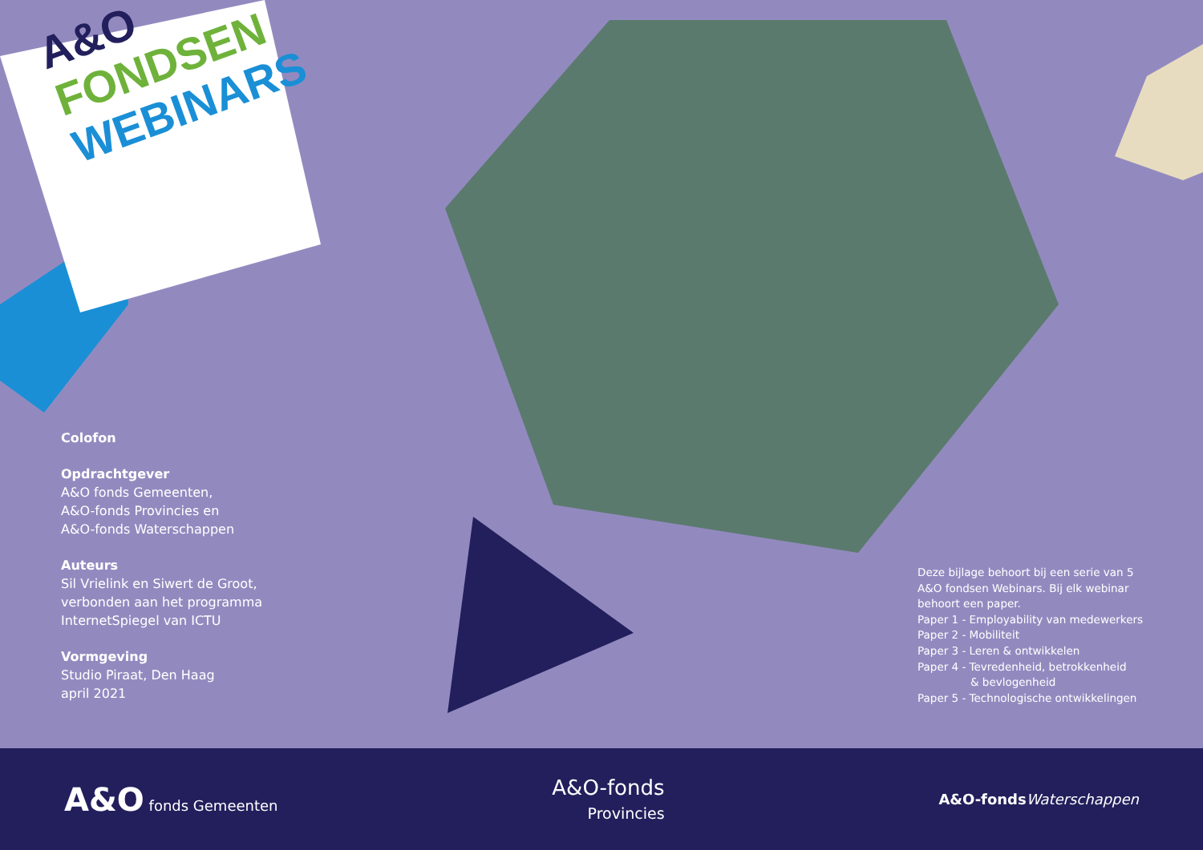A&O
FONDSEN
WEBINARS
Colofon
Opdrachtgever
A&O fonds Gemeenten,
A&O-fonds Provincies en
A&O-fonds Waterschappen
Auteurs
Sil Vrielink en Siwert de Groot,
verbonden aan het programma
InternetSpiegel van ICTU
Vormgeving
Studio Piraat, Den Haag
april 2021
Deze bijlage behoort bij een serie van 5
A&O fondsen Webinars. Bij elk webinar
behoort een paper.
Paper 1 - Employability van medewerkers
Paper 2 - Mobiliteit
Paper 3 - Leren & ontwikkelen
Paper 4 - Tevredenheid, betrokkenheid
& bevlogenheid
Paper 5 - Technologische ontwikkelingen
A&O fonds Gemeenten
A&O-fonds
Provincies
A&O-fonds Waterschappen